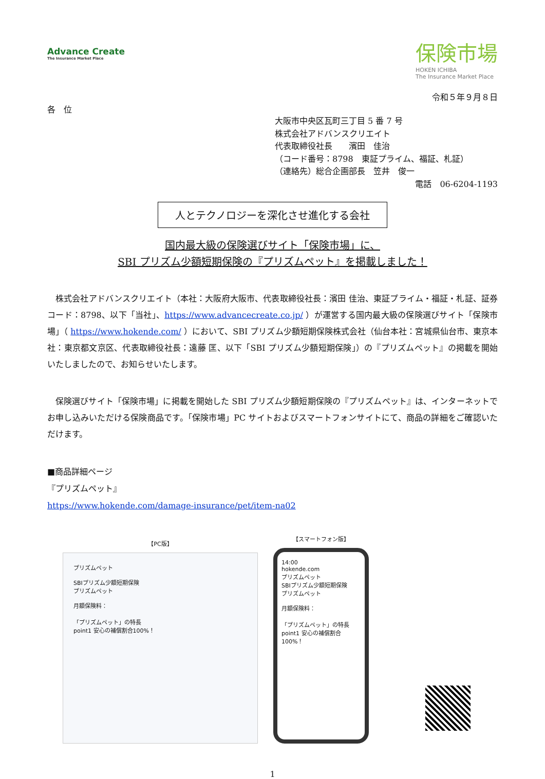Advance Create
The Insurance Market Place
保険市場
HOKEN ICHIBA
The Insurance Market Place
令和５年９月８日
各　位
大阪市中央区瓦町三丁目 5 番 7 号
株式会社アドバンスクリエイト
代表取締役社長　　濱田　佳治
（コード番号：8798　東証プライム、福証、札証）
（連絡先）総合企画部長　笠井　俊一
電話　06-6204-1193
人とテクノロジーを深化させ進化する会社
国内最大級の保険選びサイト「保険市場」に、
SBI プリズム少額短期保険の『プリズムペット』を掲載しました！
株式会社アドバンスクリエイト（本社：大阪府大阪市、代表取締役社長：濱田 佳治、東証プライム・福証・札証、証券コード：8798、以下「当社」、https://www.advancecreate.co.jp/ ）が運営する国内最大級の保険選びサイト「保険市場」（ https://www.hokende.com/ ）において、SBI プリズム少額短期保険株式会社（仙台本社：宮城県仙台市、東京本社：東京都文京区、代表取締役社長：遠藤 匡、以下「SBI プリズム少額短期保険」）の『プリズムペット』の掲載を開始いたしましたので、お知らせいたします。
保険選びサイト「保険市場」に掲載を開始した SBI プリズム少額短期保険の『プリズムペット』は、インターネットでお申し込みいただける保険商品です。「保険市場」PC サイトおよびスマートフォンサイトにて、商品の詳細をご確認いただけます。
■商品詳細ページ
『プリズムペット』
https://www.hokende.com/damage-insurance/pet/item-na02
【PC版】
プリズムペット
SBIプリズム少額短期保険
プリズムペット
月額保険料：
「プリズムペット」の特長
point1 安心の補償割合100%！
【スマートフォン版】
14:00
hokende.com
プリズムペット
SBIプリズム少額短期保険
プリズムペット
月額保険料：
「プリズムペット」の特長
point1 安心の補償割合100%！
1